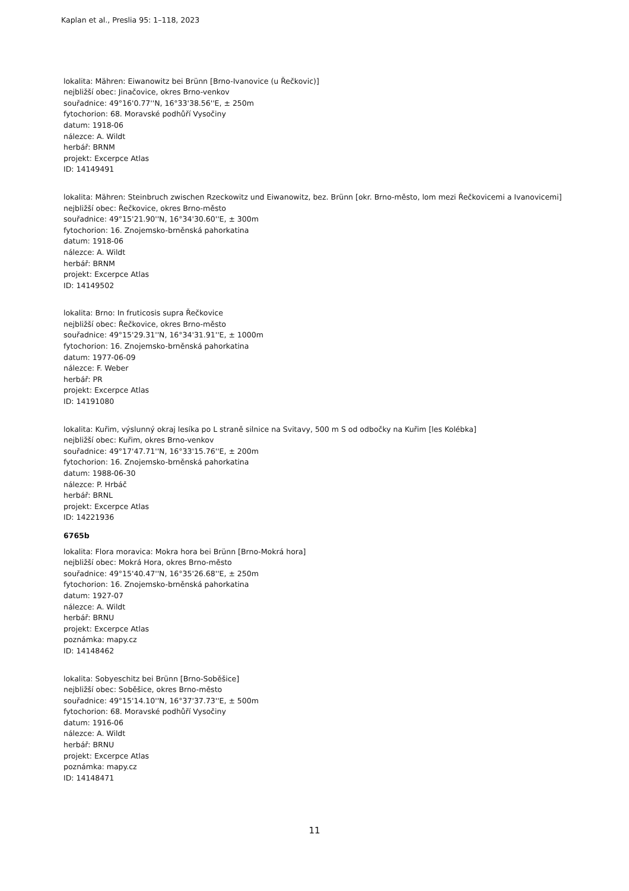Kaplan et al., Preslia 95: 1–118, 2023
lokalita: Mähren: Eiwanowitz bei Brünn [Brno-Ivanovice (u Řečkovic)]
nejbližší obec: Jinačovice, okres Brno-venkov
souřadnice: 49°16'0.77''N, 16°33'38.56''E, ± 250m
fytochorion: 68. Moravské podhůří Vysočiny
datum: 1918-06
nálezce: A. Wildt
herbář: BRNM
projekt: Excerpce Atlas
ID: 14149491
lokalita: Mähren: Steinbruch zwischen Rzeckowitz und Eiwanowitz, bez. Brünn [okr. Brno-město, lom mezi Řečkovicemi a Ivanovicemi]
nejbližší obec: Řečkovice, okres Brno-město
souřadnice: 49°15'21.90''N, 16°34'30.60''E, ± 300m
fytochorion: 16. Znojemsko-brněnská pahorkatina
datum: 1918-06
nálezce: A. Wildt
herbář: BRNM
projekt: Excerpce Atlas
ID: 14149502
lokalita: Brno: In fruticosis supra Řečkovice
nejbližší obec: Řečkovice, okres Brno-město
souřadnice: 49°15'29.31''N, 16°34'31.91''E, ± 1000m
fytochorion: 16. Znojemsko-brněnská pahorkatina
datum: 1977-06-09
nálezce: F. Weber
herbář: PR
projekt: Excerpce Atlas
ID: 14191080
lokalita: Kuřim, výslunný okraj lesíka po L straně silnice na Svitavy, 500 m S od odbočky na Kuřim [les Kolébka]
nejbližší obec: Kuřim, okres Brno-venkov
souřadnice: 49°17'47.71''N, 16°33'15.76''E, ± 200m
fytochorion: 16. Znojemsko-brněnská pahorkatina
datum: 1988-06-30
nálezce: P. Hrbáč
herbář: BRNL
projekt: Excerpce Atlas
ID: 14221936
6765b
lokalita: Flora moravica: Mokra hora bei Brünn [Brno-Mokrá hora]
nejbližší obec: Mokrá Hora, okres Brno-město
souřadnice: 49°15'40.47''N, 16°35'26.68''E, ± 250m
fytochorion: 16. Znojemsko-brněnská pahorkatina
datum: 1927-07
nálezce: A. Wildt
herbář: BRNU
projekt: Excerpce Atlas
poznámka: mapy.cz
ID: 14148462
lokalita: Sobyeschitz bei Brünn [Brno-Soběšice]
nejbližší obec: Soběšice, okres Brno-město
souřadnice: 49°15'14.10''N, 16°37'37.73''E, ± 500m
fytochorion: 68. Moravské podhůří Vysočiny
datum: 1916-06
nálezce: A. Wildt
herbář: BRNU
projekt: Excerpce Atlas
poznámka: mapy.cz
ID: 14148471
11